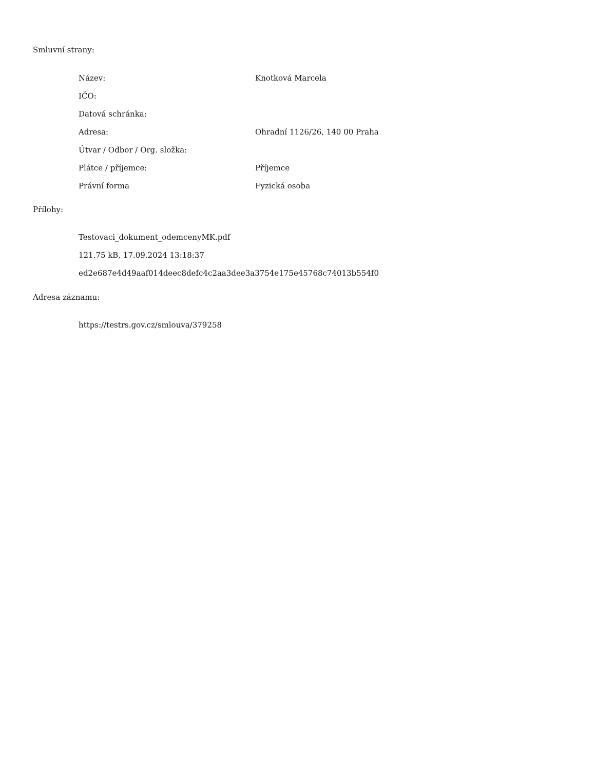Smluvní strany:
| Název: | Knotková Marcela |
| IČO: | |
| Datová schránka: | |
| Adresa: | Ohradní 1126/26, 140 00 Praha |
| Útvar / Odbor / Org. složka: | |
| Plátce / příjemce: | Příjemce |
| Právní forma | Fyzická osoba |
Přílohy:
Testovaci_dokument_odemcenyMK.pdf
121.75 kB, 17.09.2024 13:18:37
ed2e687e4d49aaf014deec8defc4c2aa3dee3a3754e175e45768c74013b554f0
Adresa záznamu:
https://testrs.gov.cz/smlouva/379258